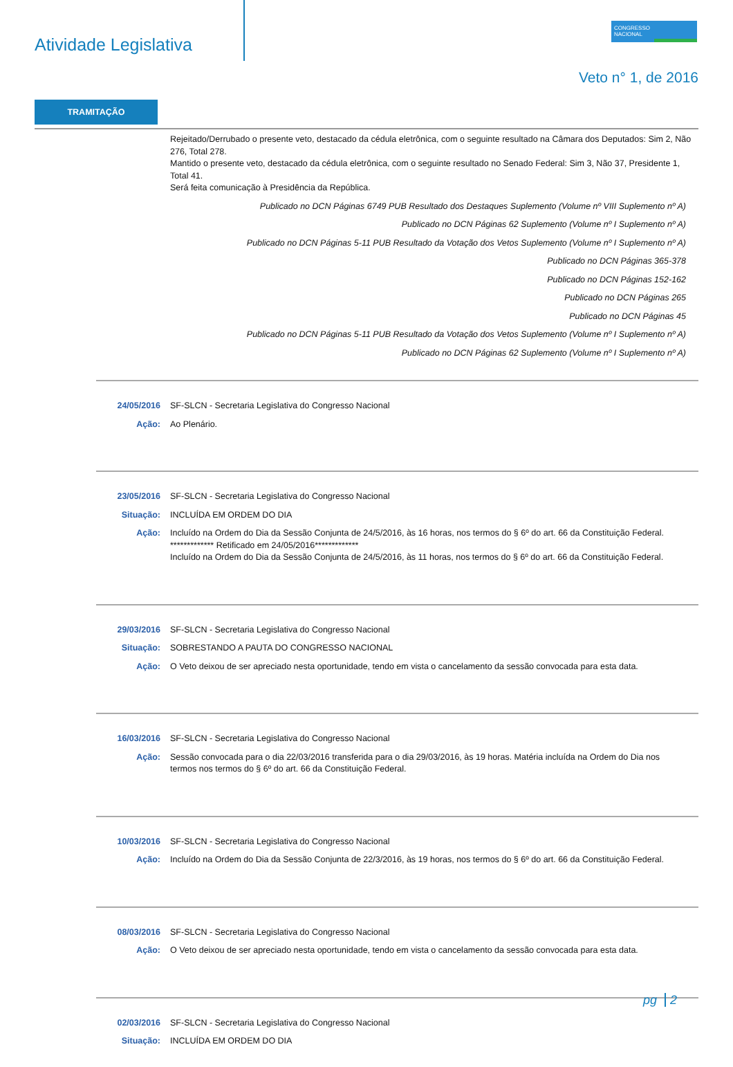Atividade Legislativa
CONGRESSO
NACIONAL
Veto n° 1, de 2016
TRAMITAÇÃO
Rejeitado/Derrubado o presente veto, destacado da cédula eletrônica, com o seguinte resultado na Câmara dos Deputados: Sim 2, Não 276, Total 278.
Mantido o presente veto, destacado da cédula eletrônica, com o seguinte resultado no Senado Federal: Sim 3, Não 37, Presidente 1, Total 41.
Será feita comunicação à Presidência da República.
Publicado no DCN Páginas 6749 PUB Resultado dos Destaques Suplemento (Volume nº VIII Suplemento nº A)
Publicado no DCN Páginas 62 Suplemento (Volume nº I Suplemento nº A)
Publicado no DCN Páginas 5-11 PUB Resultado da Votação dos Vetos Suplemento (Volume nº I Suplemento nº A)
Publicado no DCN Páginas 365-378
Publicado no DCN Páginas 152-162
Publicado no DCN Páginas 265
Publicado no DCN Páginas 45
Publicado no DCN Páginas 5-11 PUB Resultado da Votação dos Vetos Suplemento (Volume nº I Suplemento nº A)
Publicado no DCN Páginas 62 Suplemento (Volume nº I Suplemento nº A)
24/05/2016 SF-SLCN - Secretaria Legislativa do Congresso Nacional
Ação: Ao Plenário.
23/05/2016 SF-SLCN - Secretaria Legislativa do Congresso Nacional
Situação: INCLUÍDA EM ORDEM DO DIA
Ação: Incluído na Ordem do Dia da Sessão Conjunta de 24/5/2016, às 16 horas, nos termos do § 6º do art. 66 da Constituição Federal.
************* Retificado em 24/05/2016*************
Incluído na Ordem do Dia da Sessão Conjunta de 24/5/2016, às 11 horas, nos termos do § 6º do art. 66 da Constituição Federal.
29/03/2016 SF-SLCN - Secretaria Legislativa do Congresso Nacional
Situação: SOBRESTANDO A PAUTA DO CONGRESSO NACIONAL
Ação: O Veto deixou de ser apreciado nesta oportunidade, tendo em vista o cancelamento da sessão convocada para esta data.
16/03/2016 SF-SLCN - Secretaria Legislativa do Congresso Nacional
Ação: Sessão convocada para o dia 22/03/2016 transferida para o dia 29/03/2016, às 19 horas. Matéria incluída na Ordem do Dia nos termos nos termos do § 6º do art. 66 da Constituição Federal.
10/03/2016 SF-SLCN - Secretaria Legislativa do Congresso Nacional
Ação: Incluído na Ordem do Dia da Sessão Conjunta de 22/3/2016, às 19 horas, nos termos do § 6º do art. 66 da Constituição Federal.
08/03/2016 SF-SLCN - Secretaria Legislativa do Congresso Nacional
Ação: O Veto deixou de ser apreciado nesta oportunidade, tendo em vista o cancelamento da sessão convocada para esta data.
02/03/2016 SF-SLCN - Secretaria Legislativa do Congresso Nacional
Situação: INCLUÍDA EM ORDEM DO DIA
pg 2